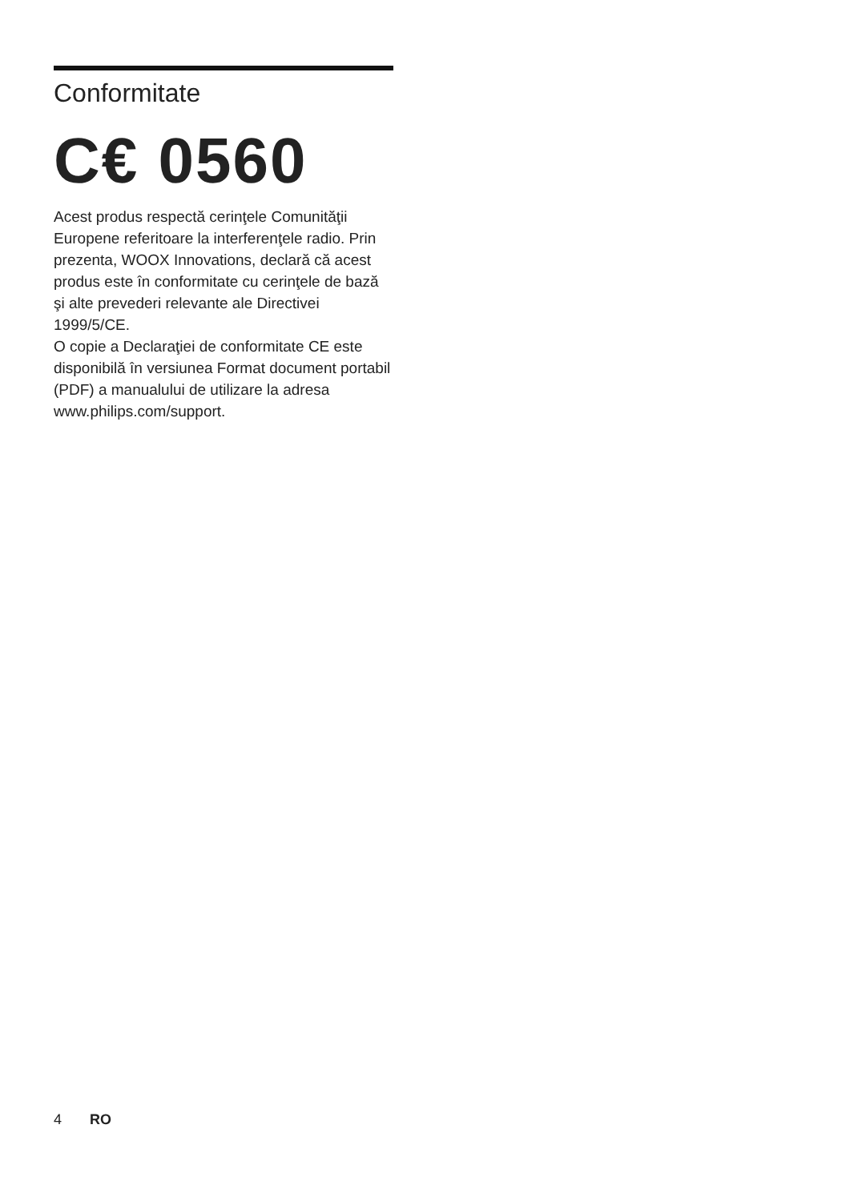Conformitate
C€ 0560
Acest produs respectă cerinţele Comunităţii Europene referitoare la interferenţele radio. Prin prezenta, WOOX Innovations, declară că acest produs este în conformitate cu cerinţele de bază şi alte prevederi relevante ale Directivei 1999/5/CE.
O copie a Declaraţiei de conformitate CE este disponibilă în versiunea Format document portabil (PDF) a manualului de utilizare la adresa www.philips.com/support.
4 RO